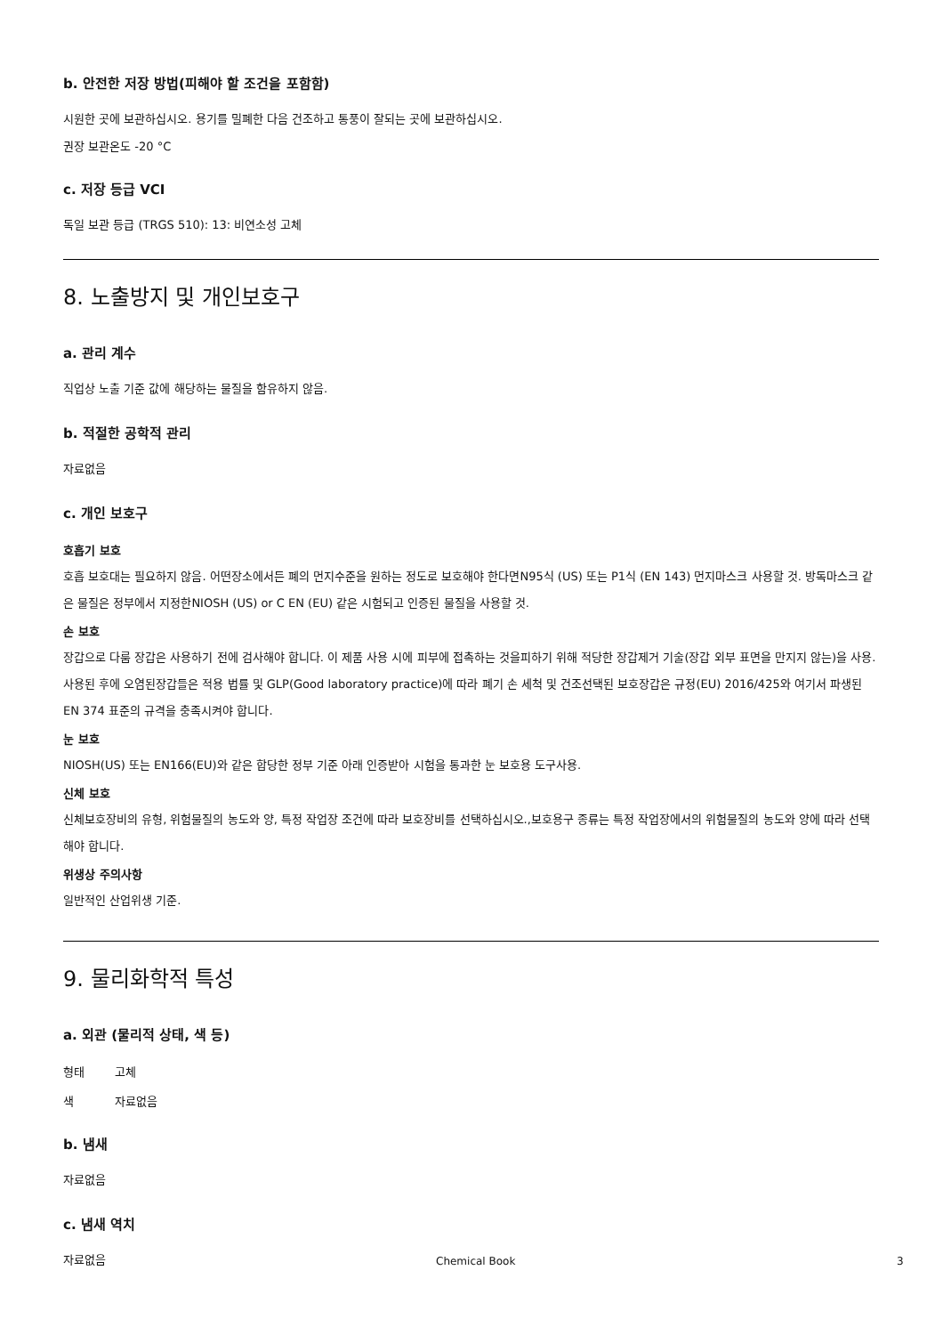b. 안전한 저장 방법(피해야 할 조건을 포함함)
시원한 곳에 보관하십시오. 용기를 밀폐한 다음 건조하고 통풍이 잘되는 곳에 보관하십시오.
권장 보관온도 -20 °C
c. 저장 등급 VCI
독일 보관 등급 (TRGS 510): 13: 비연소성 고체
8. 노출방지 및 개인보호구
a. 관리 계수
직업상 노출 기준 값에 해당하는 물질을 함유하지 않음.
b. 적절한 공학적 관리
자료없음
c. 개인 보호구
호흡기 보호
호흡 보호대는 필요하지 않음. 어떤장소에서든 폐의 먼지수준을 원하는 정도로 보호해야 한다면N95식 (US) 또는 P1식 (EN 143) 먼지마스크 사용할 것. 방독마스크 같은 물질은 정부에서 지정한NIOSH (US) or C EN (EU) 같은 시험되고 인증된 물질을 사용할 것.
손 보호
장갑으로 다룸 장갑은 사용하기 전에 검사해야 합니다. 이 제품 사용 시에 피부에 접촉하는 것을피하기 위해 적당한 장갑제거 기술(장갑 외부 표면을 만지지 않는)을 사용. 사용된 후에 오염된장갑들은 적용 법률 및 GLP(Good laboratory practice)에 따라 폐기 손 세척 및 건조선택된 보호장갑은 규정(EU) 2016/425와 여기서 파생된 EN 374 표준의 규격을 충족시켜야 합니다.
눈 보호
NIOSH(US) 또는 EN166(EU)와 같은 합당한 정부 기준 아래 인증받아 시험을 통과한 눈 보호용 도구사용.
신체 보호
신체보호장비의 유형, 위험물질의 농도와 양, 특정 작업장 조건에 따라 보호장비를 선택하십시오.,보호용구 종류는 특정 작업장에서의 위험물질의 농도와 양에 따라 선택해야 합니다.
위생상 주의사항
일반적인 산업위생 기준.
9. 물리화학적 특성
a. 외관 (물리적 상태, 색 등)
| 형태 | 고체 |
| 색 | 자료없음 |
b. 냄새
자료없음
c. 냄새 역치
자료없음
Chemical Book 3